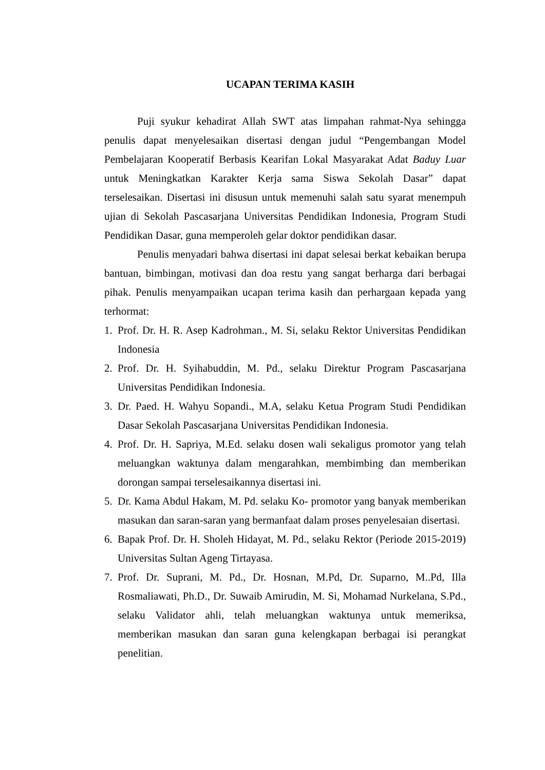UCAPAN TERIMA KASIH
Puji syukur kehadirat Allah SWT atas limpahan rahmat-Nya sehingga penulis dapat menyelesaikan disertasi dengan judul “Pengembangan Model Pembelajaran Kooperatif Berbasis Kearifan Lokal Masyarakat Adat Baduy Luar untuk Meningkatkan Karakter Kerja sama Siswa Sekolah Dasar” dapat terselesaikan. Disertasi ini disusun untuk memenuhi salah satu syarat menempuh ujian di Sekolah Pascasarjana Universitas Pendidikan Indonesia, Program Studi Pendidikan Dasar, guna memperoleh gelar doktor pendidikan dasar.
Penulis menyadari bahwa disertasi ini dapat selesai berkat kebaikan berupa bantuan, bimbingan, motivasi dan doa restu yang sangat berharga dari berbagai pihak. Penulis menyampaikan ucapan terima kasih dan perhargaan kepada yang terhormat:
1. Prof. Dr. H. R. Asep Kadrohman., M. Si, selaku Rektor Universitas Pendidikan Indonesia
2. Prof. Dr. H. Syihabuddin, M. Pd., selaku Direktur Program Pascasarjana Universitas Pendidikan Indonesia.
3. Dr. Paed. H. Wahyu Sopandi., M.A, selaku Ketua Program Studi Pendidikan Dasar Sekolah Pascasarjana Universitas Pendidikan Indonesia.
4. Prof. Dr. H. Sapriya, M.Ed. selaku dosen wali sekaligus promotor yang telah meluangkan waktunya dalam mengarahkan, membimbing dan memberikan dorongan sampai terselesaikannya disertasi ini.
5. Dr. Kama Abdul Hakam, M. Pd. selaku Ko- promotor yang banyak memberikan masukan dan saran-saran yang bermanfaat dalam proses penyelesaian disertasi.
6. Bapak Prof. Dr. H. Sholeh Hidayat, M. Pd., selaku Rektor (Periode 2015-2019) Universitas Sultan Ageng Tirtayasa.
7. Prof. Dr. Suprani, M. Pd., Dr. Hosnan, M.Pd, Dr. Suparno, M..Pd, Illa Rosmaliawati, Ph.D., Dr. Suwaib Amirudin, M. Si, Mohamad Nurkelana, S.Pd., selaku Validator ahli, telah meluangkan waktunya untuk memeriksa, memberikan masukan dan saran guna kelengkapan berbagai isi perangkat penelitian.